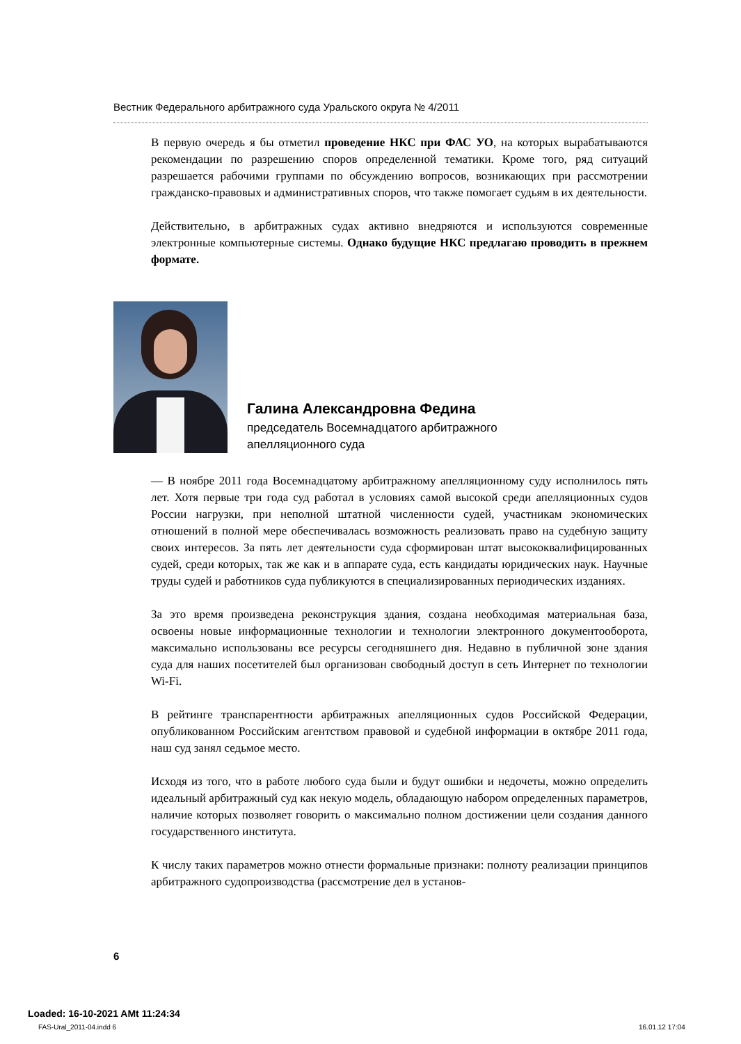Вестник Федерального арбитражного суда Уральского округа № 4/2011
В первую очередь я бы отметил проведение НКС при ФАС УО, на которых вырабатываются рекомендации по разрешению споров определенной тематики. Кроме того, ряд ситуаций разрешается рабочими группами по обсуждению вопросов, возникающих при рассмотрении гражданско-правовых и административных споров, что также помогает судьям в их деятельности.
Действительно, в арбитражных судах активно внедряются и используются современные электронные компьютерные системы. Однако будущие НКС предлагаю проводить в прежнем формате.
Галина Александровна Федина
председатель Восемнадцатого арбитражного
апелляционного суда
— В ноябре 2011 года Восемнадцатому арбитражному апелляционному суду исполнилось пять лет. Хотя первые три года суд работал в условиях самой высокой среди апелляционных судов России нагрузки, при неполной штатной численности судей, участникам экономических отношений в полной мере обеспечивалась возможность реализовать право на судебную защиту своих интересов. За пять лет деятельности суда сформирован штат высококвалифицированных судей, среди которых, так же как и в аппарате суда, есть кандидаты юридических наук. Научные труды судей и работников суда публикуются в специализированных периодических изданиях.
За это время произведена реконструкция здания, создана необходимая материальная база, освоены новые информационные технологии и технологии электронного документооборота, максимально использованы все ресурсы сегодняшнего дня. Недавно в публичной зоне здания суда для наших посетителей был организован свободный доступ в сеть Интернет по технологии Wi-Fi.
В рейтинге транспарентности арбитражных апелляционных судов Российской Федерации, опубликованном Российским агентством правовой и судебной информации в октябре 2011 года, наш суд занял седьмое место.
Исходя из того, что в работе любого суда были и будут ошибки и недочеты, можно определить идеальный арбитражный суд как некую модель, обладающую набором определенных параметров, наличие которых позволяет говорить о максимально полном достижении цели создания данного государственного института.
К числу таких параметров можно отнести формальные признаки: полноту реализации принципов арбитражного судопроизводства (рассмотрение дел в установ-
6
Loaded: 16-10-2021 AMt 11:24:34
FAS-Ural_2011-04.indd 6 16.01.12 17:04